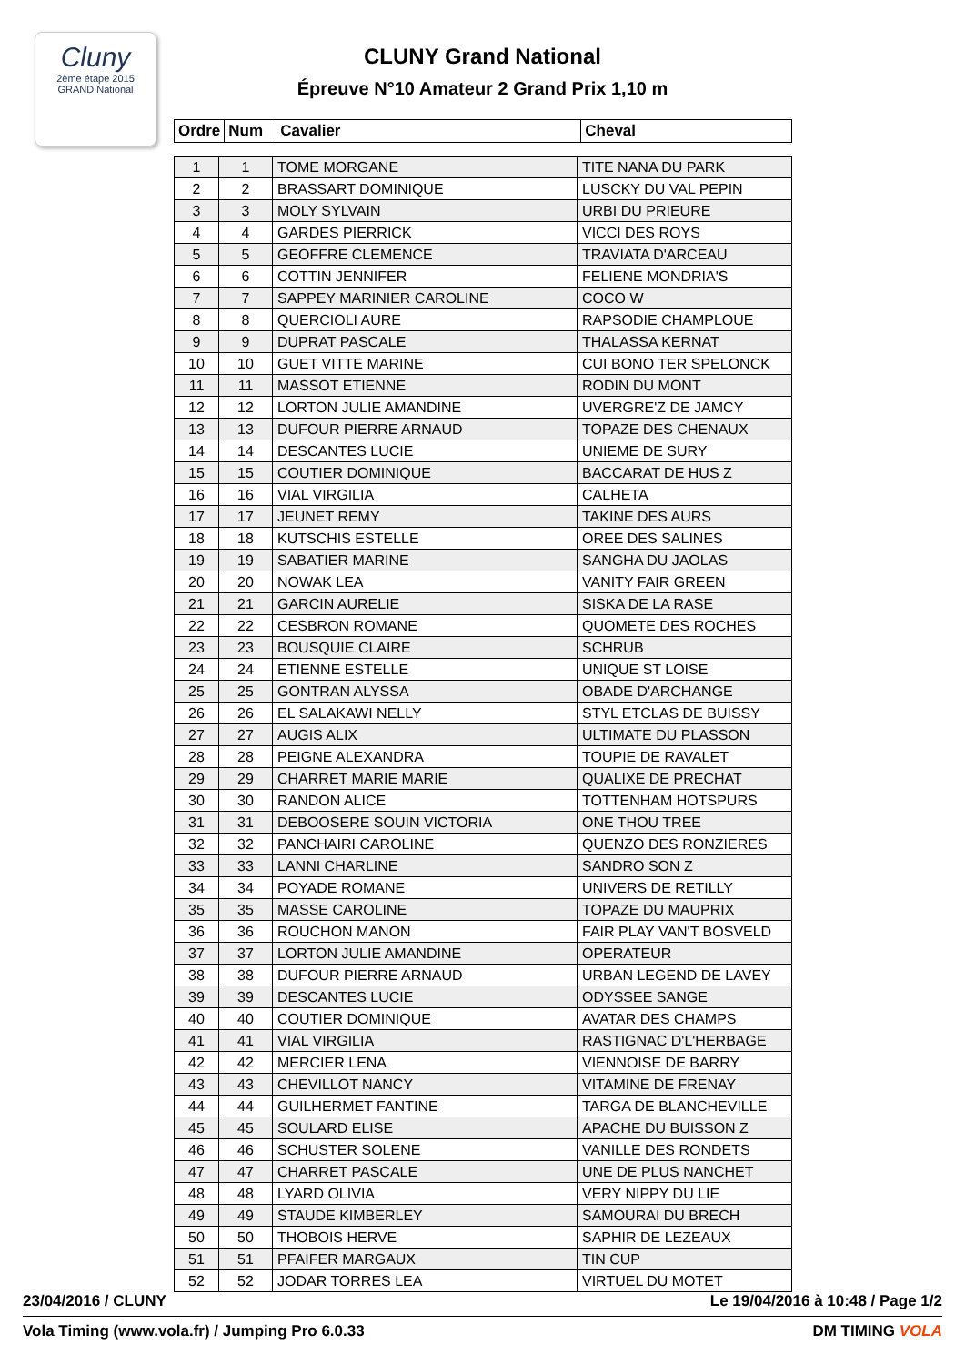Cluny
2ème étape 2015
GRAND National
CLUNY Grand National
Épreuve N°10 Amateur 2 Grand Prix 1,10 m
| Ordre | Num | Cavalier | Cheval |
| --- | --- | --- | --- |
| 1 | 1 | TOME MORGANE | TITE NANA DU PARK |
| 2 | 2 | BRASSART DOMINIQUE | LUSCKY DU VAL PEPIN |
| 3 | 3 | MOLY SYLVAIN | URBI DU PRIEURE |
| 4 | 4 | GARDES PIERRICK | VICCI DES ROYS |
| 5 | 5 | GEOFFRE CLEMENCE | TRAVIATA D'ARCEAU |
| 6 | 6 | COTTIN JENNIFER | FELIENE MONDRIA'S |
| 7 | 7 | SAPPEY MARINIER CAROLINE | COCO W |
| 8 | 8 | QUERCIOLI AURE | RAPSODIE CHAMPLOUE |
| 9 | 9 | DUPRAT PASCALE | THALASSA KERNAT |
| 10 | 10 | GUET VITTE MARINE | CUI BONO TER SPELONCK |
| 11 | 11 | MASSOT ETIENNE | RODIN DU MONT |
| 12 | 12 | LORTON JULIE AMANDINE | UVERGRE'Z DE JAMCY |
| 13 | 13 | DUFOUR PIERRE ARNAUD | TOPAZE DES CHENAUX |
| 14 | 14 | DESCANTES LUCIE | UNIEME DE SURY |
| 15 | 15 | COUTIER DOMINIQUE | BACCARAT DE HUS Z |
| 16 | 16 | VIAL VIRGILIA | CALHETA |
| 17 | 17 | JEUNET REMY | TAKINE DES AURS |
| 18 | 18 | KUTSCHIS ESTELLE | OREE DES SALINES |
| 19 | 19 | SABATIER MARINE | SANGHA DU JAOLAS |
| 20 | 20 | NOWAK LEA | VANITY FAIR GREEN |
| 21 | 21 | GARCIN AURELIE | SISKA DE LA RASE |
| 22 | 22 | CESBRON ROMANE | QUOMETE DES ROCHES |
| 23 | 23 | BOUSQUIE CLAIRE | SCHRUB |
| 24 | 24 | ETIENNE ESTELLE | UNIQUE ST LOISE |
| 25 | 25 | GONTRAN ALYSSA | OBADE D'ARCHANGE |
| 26 | 26 | EL SALAKAWI NELLY | STYL ETCLAS DE BUISSY |
| 27 | 27 | AUGIS ALIX | ULTIMATE DU PLASSON |
| 28 | 28 | PEIGNE ALEXANDRA | TOUPIE DE RAVALET |
| 29 | 29 | CHARRET MARIE MARIE | QUALIXE DE PRECHAT |
| 30 | 30 | RANDON ALICE | TOTTENHAM HOTSPURS |
| 31 | 31 | DEBOOSERE SOUIN VICTORIA | ONE THOU TREE |
| 32 | 32 | PANCHAIRI CAROLINE | QUENZO DES RONZIERES |
| 33 | 33 | LANNI CHARLINE | SANDRO SON Z |
| 34 | 34 | POYADE ROMANE | UNIVERS DE RETILLY |
| 35 | 35 | MASSE CAROLINE | TOPAZE DU MAUPRIX |
| 36 | 36 | ROUCHON MANON | FAIR PLAY VAN'T BOSVELD |
| 37 | 37 | LORTON JULIE AMANDINE | OPERATEUR |
| 38 | 38 | DUFOUR PIERRE ARNAUD | URBAN LEGEND DE LAVEY |
| 39 | 39 | DESCANTES LUCIE | ODYSSEE SANGE |
| 40 | 40 | COUTIER DOMINIQUE | AVATAR DES CHAMPS |
| 41 | 41 | VIAL VIRGILIA | RASTIGNAC D'L'HERBAGE |
| 42 | 42 | MERCIER LENA | VIENNOISE DE BARRY |
| 43 | 43 | CHEVILLOT NANCY | VITAMINE DE FRENAY |
| 44 | 44 | GUILHERMET FANTINE | TARGA DE BLANCHEVILLE |
| 45 | 45 | SOULARD ELISE | APACHE DU BUISSON Z |
| 46 | 46 | SCHUSTER SOLENE | VANILLE DES RONDETS |
| 47 | 47 | CHARRET PASCALE | UNE DE PLUS NANCHET |
| 48 | 48 | LYARD OLIVIA | VERY NIPPY DU LIE |
| 49 | 49 | STAUDE KIMBERLEY | SAMOURAI DU BRECH |
| 50 | 50 | THOBOIS HERVE | SAPHIR DE LEZEAUX |
| 51 | 51 | PFAIFER MARGAUX | TIN CUP |
| 52 | 52 | JODAR TORRES LEA | VIRTUEL DU MOTET |
23/04/2016 / CLUNY Le 19/04/2016 à 10:48 / Page 1/2
Vola Timing (www.vola.fr) / Jumping Pro 6.0.33 DM TIMING VOLA